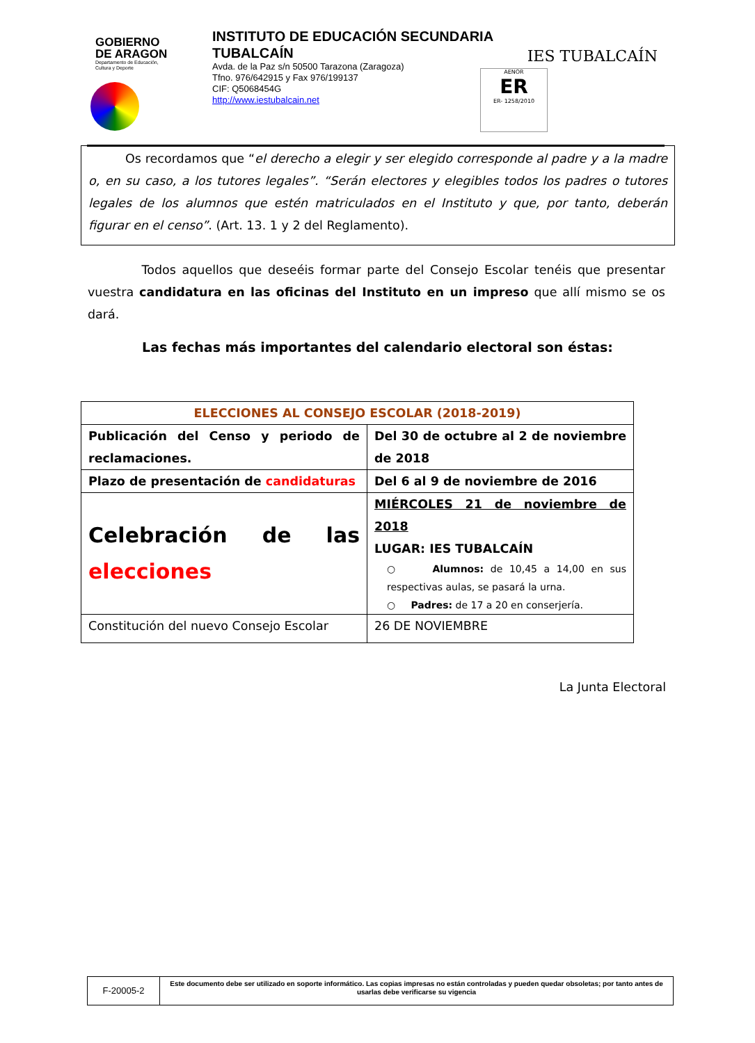GOBIERNO
DE ARAGON
Departamento de Educación,
Cultura y Deporte
INSTITUTO DE EDUCACIÓN SECUNDARIA
TUBALCAÍN
Avda. de la Paz s/n 50500 Tarazona (Zaragoza)
Tfno. 976/642915 y Fax 976/199137
CIF: Q5068454G
http://www.iestubalcain.net
AENOR
ER
ER- 1258/2010
IES TUBALCAÍN
Os recordamos que “el derecho a elegir y ser elegido corresponde al padre y a la madre o, en su caso, a los tutores legales”. “Serán electores y elegibles todos los padres o tutores legales de los alumnos que estén matriculados en el Instituto y que, por tanto, deberán figurar en el censo”. (Art. 13. 1 y 2 del Reglamento).
Todos aquellos que deseéis formar parte del Consejo Escolar tenéis que presentar vuestra candidatura en las oficinas del Instituto en un impreso que allí mismo se os dará.
Las fechas más importantes del calendario electoral son éstas:
| ELECCIONES AL CONSEJO ESCOLAR (2018-2019) | |
| --- | --- |
| Publicación del Censo y periodo de reclamaciones. | Del 30 de octubre al 2 de noviembre de 2018 |
| Plazo de presentación de candidaturas | Del 6 al 9 de noviembre de 2016 |
| Celebración de las elecciones | MIÉRCOLES 21 de noviembre de 2018 LUGAR: IES TUBALCAÍN ○ Alumnos: de 10,45 a 14,00 en sus respectivas aulas, se pasará la urna. ○ Padres: de 17 a 20 en conserjería. |
| Constitución del nuevo Consejo Escolar | 26 DE NOVIEMBRE |
La Junta Electoral
| F-20005-2 | Este documento debe ser utilizado en soporte informático. Las copias impresas no están controladas y pueden quedar obsoletas; por tanto antes de usarlas debe verificarse su vigencia |